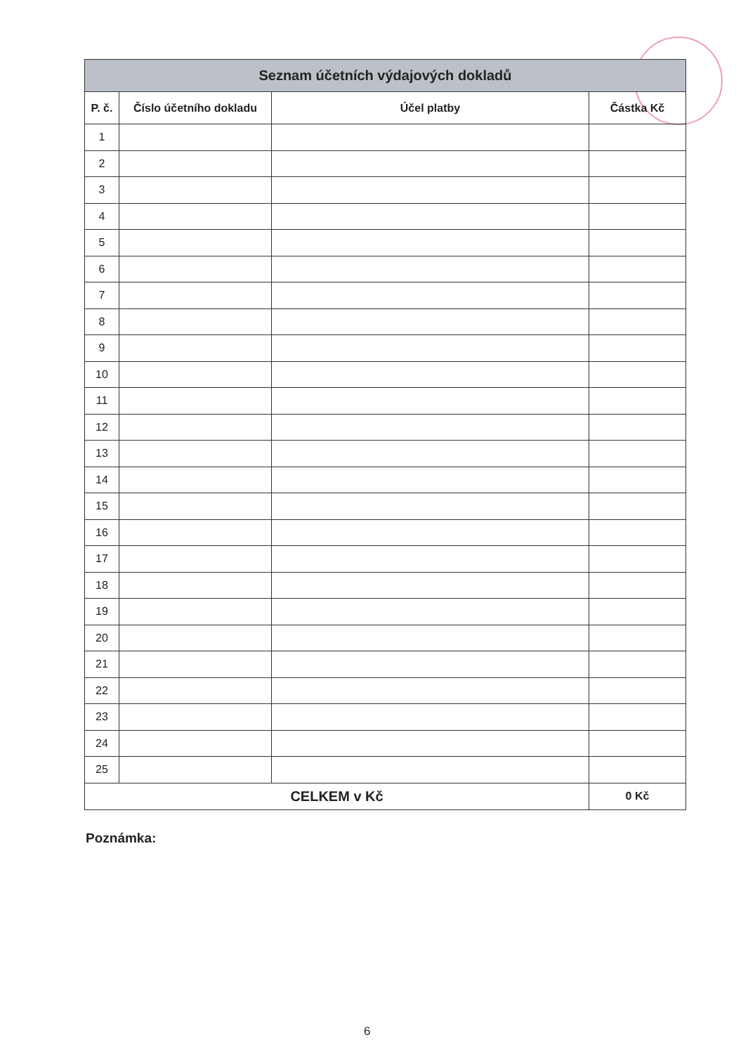| Seznam účetních výdajových dokladů | | | |
| --- | --- | --- | --- |
| P. č. | Číslo účetního dokladu | Účel platby | Částka Kč |
| 1 | | | |
| 2 | | | |
| 3 | | | |
| 4 | | | |
| 5 | | | |
| 6 | | | |
| 7 | | | |
| 8 | | | |
| 9 | | | |
| 10 | | | |
| 11 | | | |
| 12 | | | |
| 13 | | | |
| 14 | | | |
| 15 | | | |
| 16 | | | |
| 17 | | | |
| 18 | | | |
| 19 | | | |
| 20 | | | |
| 21 | | | |
| 22 | | | |
| 23 | | | |
| 24 | | | |
| 25 | | | |
| CELKEM v Kč | | | 0 Kč |
Poznámka:
6